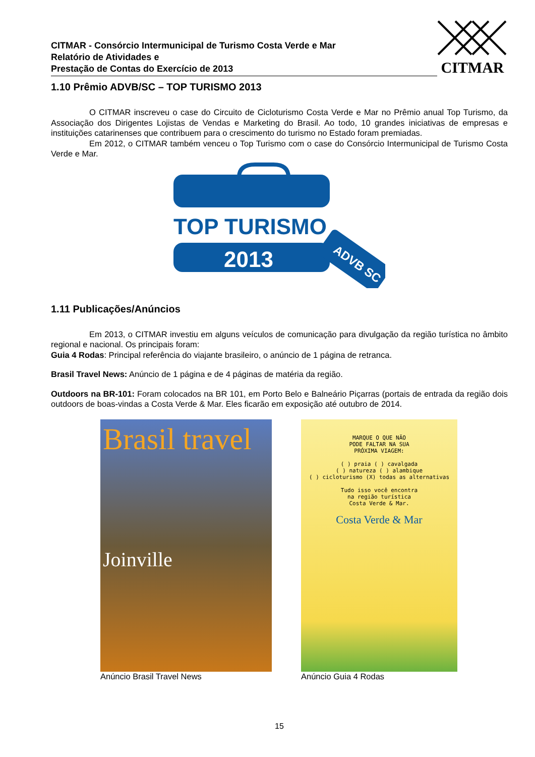CITMAR - Consórcio Intermunicipal de Turismo Costa Verde e Mar
Relatório de Atividades e
Prestação de Contas do Exercício de 2013
CITMAR
1.10 Prêmio ADVB/SC – TOP TURISMO 2013
O CITMAR inscreveu o case do Circuito de Cicloturismo Costa Verde e Mar no Prêmio anual Top Turismo, da Associação dos Dirigentes Lojistas de Vendas e Marketing do Brasil. Ao todo, 10 grandes iniciativas de empresas e instituições catarinenses que contribuem para o crescimento do turismo no Estado foram premiadas.
Em 2012, o CITMAR também venceu o Top Turismo com o case do Consórcio Intermunicipal de Turismo Costa Verde e Mar.
TOP TURISMO
2013
ADVB SC
1.11 Publicações/Anúncios
Em 2013, o CITMAR investiu em alguns veículos de comunicação para divulgação da região turística no âmbito regional e nacional. Os principais foram:
Guia 4 Rodas: Principal referência do viajante brasileiro, o anúncio de 1 página de retranca.
Brasil Travel News: Anúncio de 1 página e de 4 páginas de matéria da região.
Outdoors na BR-101: Foram colocados na BR 101, em Porto Belo e Balneário Piçarras (portais de entrada da região dois outdoors de boas-vindas a Costa Verde & Mar. Eles ficarão em exposição até outubro de 2014.
Brasil travel
Joinville
Anúncio Brasil Travel News
MARQUE O QUE NÃO
PODE FALTAR NA SUA
PRÓXIMA VIAGEM:
( ) praia ( ) cavalgada
( ) natureza ( ) alambique
( ) cicloturismo (X) todas as alternativas
Tudo isso você encontra
na região turística
Costa Verde & Mar.
Costa Verde & Mar
Anúncio Guia 4 Rodas
15